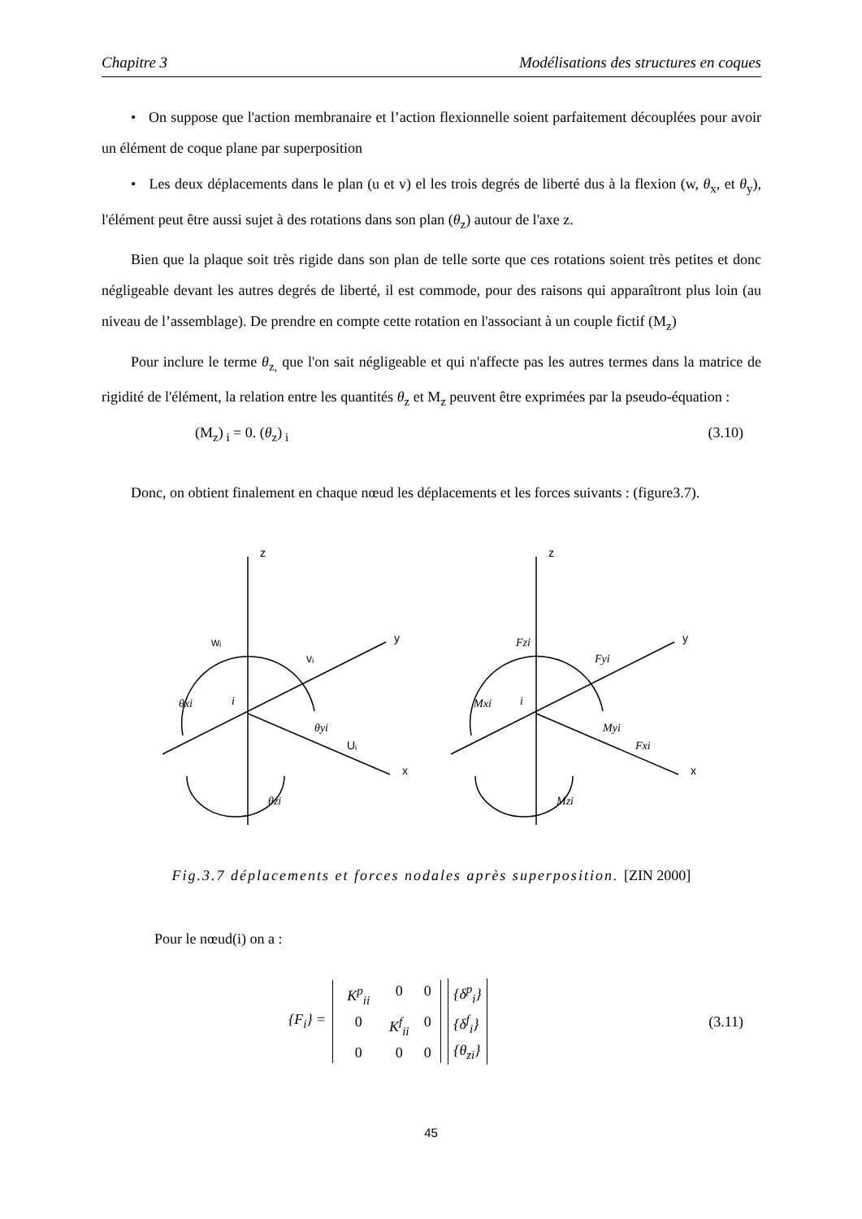Chapitre 3 Modélisations des structures en coques
• On suppose que l'action membranaire et l’action flexionnelle soient parfaitement découplées pour avoir un élément de coque plane par superposition
• Les deux déplacements dans le plan (u et v) el les trois degrés de liberté dus à la flexion (w, θ<sub>x</sub>, et θ<sub>y</sub>), l'élément peut être aussi sujet à des rotations dans son plan (θ<sub>z</sub>) autour de l'axe z.
Bien que la plaque soit très rigide dans son plan de telle sorte que ces rotations soient très petites et donc négligeable devant les autres degrés de liberté, il est commode, pour des raisons qui apparaîtront plus loin (au niveau de l’assemblage). De prendre en compte cette rotation en l'associant à un couple fictif (M<sub>z</sub>)
Pour inclure le terme θ<sub>z,</sub> que l'on sait négligeable et qui n'affecte pas les autres termes dans la matrice de rigidité de l'élément, la relation entre les quantités θ<sub>z</sub> et M<sub>z</sub> peuvent être exprimées par la pseudo-équation :
(M<sub>z</sub>)<sub>i</sub> = 0. (θ<sub>z</sub>)<sub>i</sub> (3.10)
Donc, on obtient finalement en chaque nœud les déplacements et les forces suivants : (figure3.7).
z
y
x
wᵢ
vᵢ
Uᵢ
θxi
i
θyi
θzi
z
y
x
Fzi
Fyi
Fxi
Mxi
i
Myi
Mzi
Fig.3.7 déplacements et forces nodales après superposition. [ZIN 2000]
Pour le nœud(i) on a :
{F<sub>i</sub>} = K<sup>p</sup><sub>ii</sub> 0 0 0 K<sup>f</sup><sub>ii</sub> 0000 {δ<sup>p</sup><sub>i</sub>}
{δ<sup>f</sup><sub>i</sub>}
{θ<sub>zi</sub>} (3.11)
45